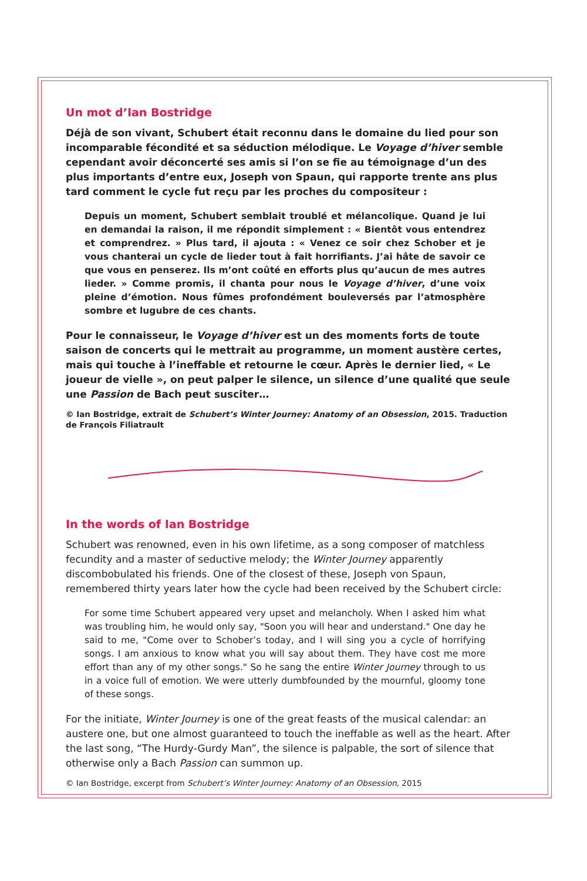Un mot d’Ian Bostridge
Déjà de son vivant, Schubert était reconnu dans le domaine du lied pour son incomparable fécondité et sa séduction mélodique. Le Voyage d’hiver semble cependant avoir déconcerté ses amis si l’on se fie au témoignage d’un des plus importants d’entre eux, Joseph von Spaun, qui rapporte trente ans plus tard comment le cycle fut reçu par les proches du compositeur :
Depuis un moment, Schubert semblait troublé et mélancolique. Quand je lui en demandai la raison, il me répondit simplement : « Bientôt vous entendrez et comprendrez. » Plus tard, il ajouta : « Venez ce soir chez Schober et je vous chanterai un cycle de lieder tout à fait horrifiants. J’ai hâte de savoir ce que vous en penserez. Ils m’ont coûté en efforts plus qu’aucun de mes autres lieder. » Comme promis, il chanta pour nous le Voyage d’hiver, d’une voix pleine d’émotion. Nous fûmes profondément bouleversés par l’atmosphère sombre et lugubre de ces chants.
Pour le connaisseur, le Voyage d’hiver est un des moments forts de toute saison de concerts qui le mettrait au programme, un moment austère certes, mais qui touche à l’ineffable et retourne le cœur. Après le dernier lied, « Le joueur de vielle », on peut palper le silence, un silence d’une qualité que seule une Passion de Bach peut susciter…
© Ian Bostridge, extrait de Schubert’s Winter Journey: Anatomy of an Obsession, 2015. Traduction de François Filiatrault
In the words of Ian Bostridge
Schubert was renowned, even in his own lifetime, as a song composer of matchless fecundity and a master of seductive melody; the Winter Journey apparently discombobulated his friends. One of the closest of these, Joseph von Spaun, remembered thirty years later how the cycle had been received by the Schubert circle:
For some time Schubert appeared very upset and melancholy. When I asked him what was troubling him, he would only say, "Soon you will hear and understand." One day he said to me, "Come over to Schober’s today, and I will sing you a cycle of horrifying songs. I am anxious to know what you will say about them. They have cost me more effort than any of my other songs." So he sang the entire Winter Journey through to us in a voice full of emotion. We were utterly dumbfounded by the mournful, gloomy tone of these songs.
For the initiate, Winter Journey is one of the great feasts of the musical calendar: an austere one, but one almost guaranteed to touch the ineffable as well as the heart. After the last song, “The Hurdy-Gurdy Man”, the silence is palpable, the sort of silence that otherwise only a Bach Passion can summon up.
© Ian Bostridge, excerpt from Schubert’s Winter Journey: Anatomy of an Obsession, 2015